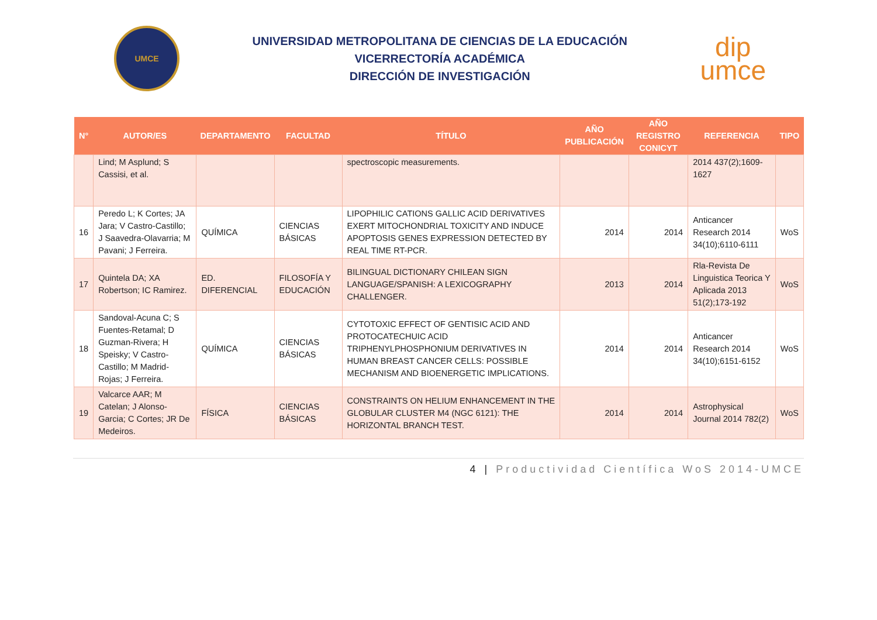UMCE
UNIVERSIDAD METROPOLITANA DE CIENCIAS DE LA EDUCACIÓN
VICERRECTORÍA ACADÉMICA
DIRECCIÓN DE INVESTIGACIÓN
dip
umce
| N° | AUTOR/ES | DEPARTAMENTO | FACULTAD | TÍTULO | AÑO PUBLICACIÓN | AÑO REGISTRO CONICYT | REFERENCIA | TIPO |
| --- | --- | --- | --- | --- | --- | --- | --- | --- |
| | Lind; M Asplund; S Cassisi, et al. | | | spectroscopic measurements. | | | 2014 437(2);1609-1627 | |
| 16 | Peredo L; K Cortes; JA Jara; V Castro-Castillo; J Saavedra-Olavarria; M Pavani; J Ferreira. | QUÍMICA | CIENCIAS BÁSICAS | LIPOPHILIC CATIONS GALLIC ACID DERIVATIVES EXERT MITOCHONDRIAL TOXICITY AND INDUCE APOPTOSIS GENES EXPRESSION DETECTED BY REAL TIME RT-PCR. | 2014 | 2014 | Anticancer Research 2014 34(10);6110-6111 | WoS |
| 17 | Quintela DA; XA Robertson; IC Ramirez. | ED. DIFERENCIAL | FILOSOFÍA Y EDUCACIÓN | BILINGUAL DICTIONARY CHILEAN SIGN LANGUAGE/SPANISH: A LEXICOGRAPHY CHALLENGER. | 2013 | 2014 | Rla-Revista De Linguistica Teorica Y Aplicada 2013 51(2);173-192 | WoS |
| 18 | Sandoval-Acuna C; S Fuentes-Retamal; D Guzman-Rivera; H Speisky; V Castro-Castillo; M Madrid-Rojas; J Ferreira. | QUÍMICA | CIENCIAS BÁSICAS | CYTOTOXIC EFFECT OF GENTISIC ACID AND PROTOCATECHUIC ACID TRIPHENYLPHOSPHONIUM DERIVATIVES IN HUMAN BREAST CANCER CELLS: POSSIBLE MECHANISM AND BIOENERGETIC IMPLICATIONS. | 2014 | 2014 | Anticancer Research 2014 34(10);6151-6152 | WoS |
| 19 | Valcarce AAR; M Catelan; J Alonso-Garcia; C Cortes; JR De Medeiros. | FÍSICA | CIENCIAS BÁSICAS | CONSTRAINTS ON HELIUM ENHANCEMENT IN THE GLOBULAR CLUSTER M4 (NGC 6121): THE HORIZONTAL BRANCH TEST. | 2014 | 2014 | Astrophysical Journal 2014 782(2) | WoS |
4 | Productividad Científica WoS 2014-UMCE